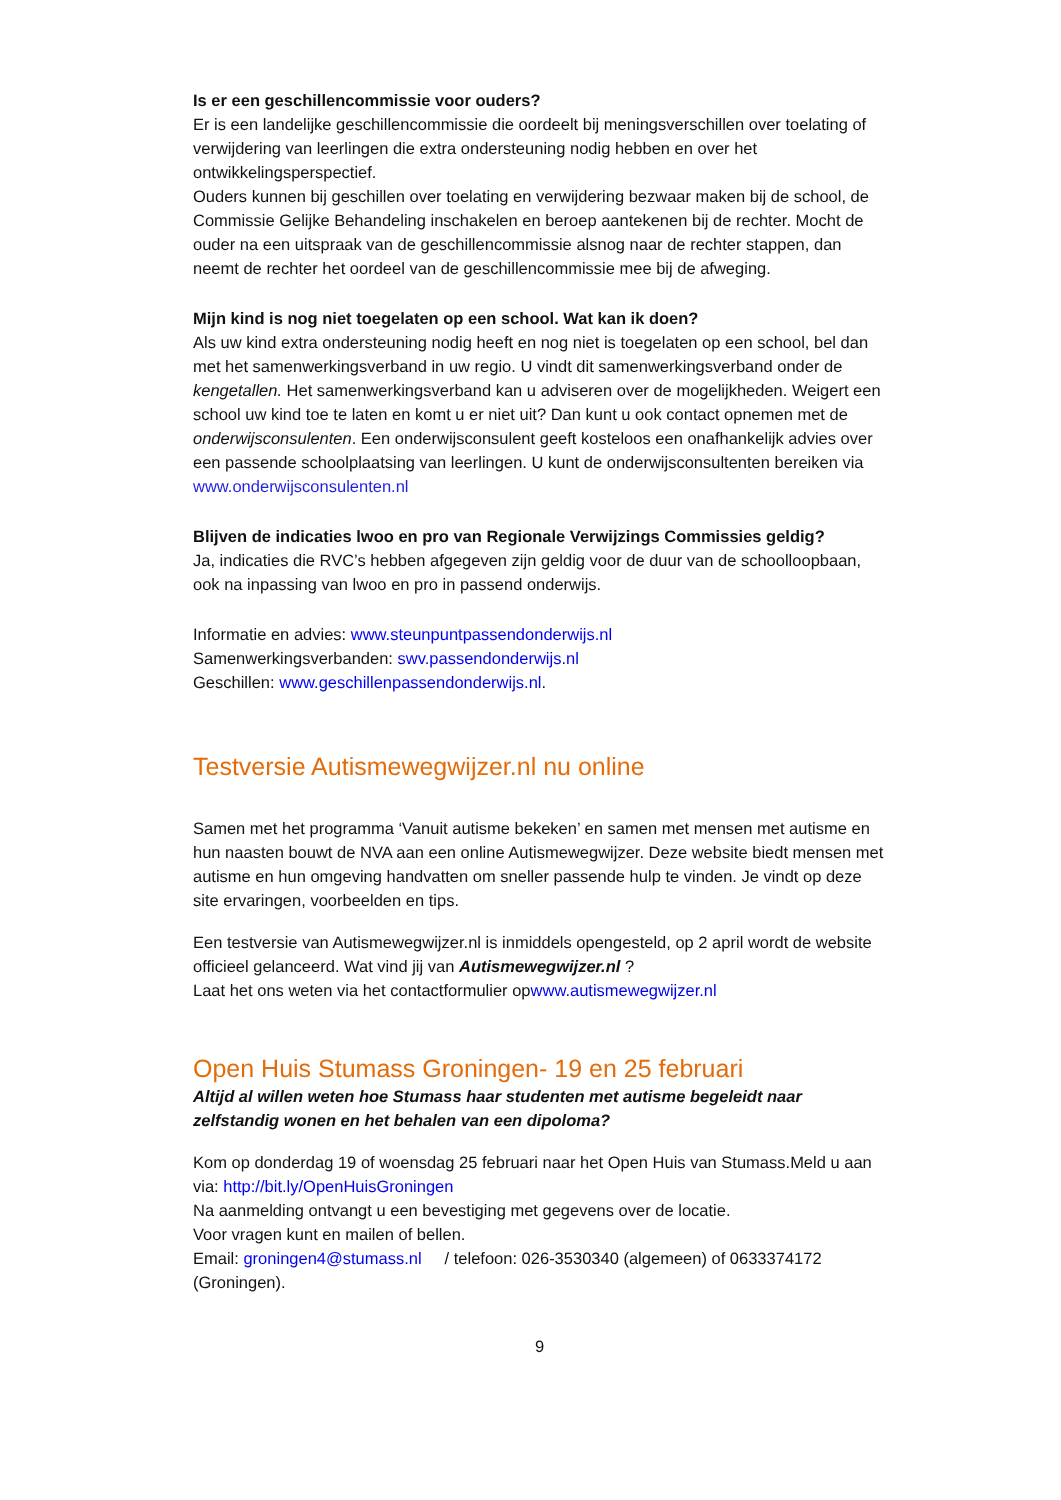Is er een geschillencommissie voor ouders?
Er is een landelijke geschillencommissie die oordeelt bij meningsverschillen over toelating of verwijdering van leerlingen die extra ondersteuning nodig hebben en over het ontwikkelingsperspectief.
Ouders kunnen bij geschillen over toelating en verwijdering bezwaar maken bij de school, de Commissie Gelijke Behandeling inschakelen en beroep aantekenen bij de rechter. Mocht de ouder na een uitspraak van de geschillencommissie alsnog naar de rechter stappen, dan neemt de rechter het oordeel van de geschillencommissie mee bij de afweging.
Mijn kind is nog niet toegelaten op een school. Wat kan ik doen?
Als uw kind extra ondersteuning nodig heeft en nog niet is toegelaten op een school, bel dan met het samenwerkingsverband in uw regio. U vindt dit samenwerkingsverband onder de kengetallen. Het samenwerkingsverband kan u adviseren over de mogelijkheden. Weigert een school uw kind toe te laten en komt u er niet uit? Dan kunt u ook contact opnemen met de onderwijsconsulenten. Een onderwijsconsulent geeft kosteloos een onafhankelijk advies over een passende schoolplaatsing van leerlingen. U kunt de onderwijsconsultenten bereiken via www.onderwijsconsulenten.nl
Blijven de indicaties lwoo en pro van Regionale Verwijzings Commissies geldig?
Ja, indicaties die RVC’s hebben afgegeven zijn geldig voor de duur van de schoolloopbaan, ook na inpassing van lwoo en pro in passend onderwijs.
Informatie en advies: www.steunpuntpassendonderwijs.nl
Samenwerkingsverbanden: swv.passendonderwijs.nl
Geschillen: www.geschillenpassendonderwijs.nl.
Testversie Autismewegwijzer.nl nu online
Samen met het programma ‘Vanuit autisme bekeken’ en samen met mensen met autisme en hun naasten bouwt de NVA aan een online Autismewegwijzer. Deze website biedt mensen met autisme en hun omgeving handvatten om sneller passende hulp te vinden. Je vindt op deze site ervaringen, voorbeelden en tips.
Een testversie van Autismewegwijzer.nl is inmiddels opengesteld, op 2 april wordt de website officieel gelanceerd. Wat vind jij van Autismewegwijzer.nl ?
Laat het ons weten via het contactformulier opwww.autismewegwijzer.nl
Open Huis Stumass Groningen- 19 en 25 februari
Altijd al willen weten hoe Stumass haar studenten met autisme begeleidt naar zelfstandig wonen en het behalen van een dipoloma?
Kom op donderdag 19 of woensdag 25 februari naar het Open Huis van Stumass.Meld u aan via: http://bit.ly/OpenHuisGroningen
Na aanmelding ontvangt u een bevestiging met gegevens over de locatie.
Voor vragen kunt en mailen of bellen.
Email: groningen4@stumass.nl / telefoon: 026-3530340 (algemeen) of 0633374172 (Groningen).
9